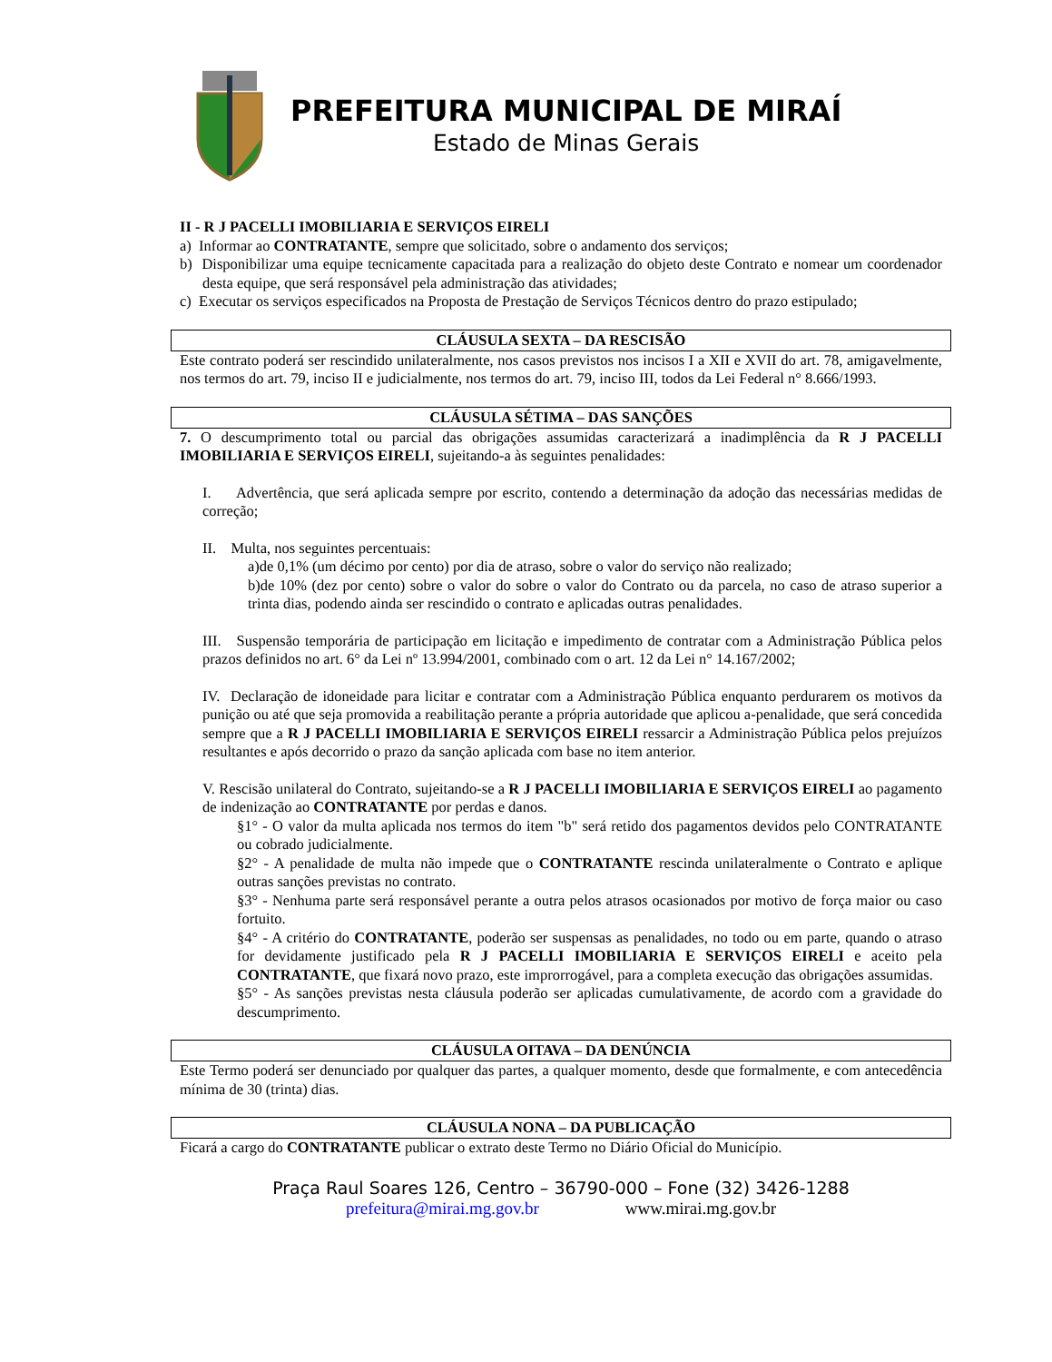PREFEITURA MUNICIPAL DE MIRAÍ
Estado de Minas Gerais
II - R J PACELLI IMOBILIARIA E SERVIÇOS EIRELI
a) Informar ao CONTRATANTE, sempre que solicitado, sobre o andamento dos serviços;
b) Disponibilizar uma equipe tecnicamente capacitada para a realização do objeto deste Contrato e nomear um coordenador desta equipe, que será responsável pela administração das atividades;
c) Executar os serviços especificados na Proposta de Prestação de Serviços Técnicos dentro do prazo estipulado;
CLÁUSULA SEXTA – DA RESCISÃO
Este contrato poderá ser rescindido unilateralmente, nos casos previstos nos incisos I a XII e XVII do art. 78, amigavelmente, nos termos do art. 79, inciso II e judicialmente, nos termos do art. 79, inciso III, todos da Lei Federal n° 8.666/1993.
CLÁUSULA SÉTIMA – DAS SANÇÕES
7. O descumprimento total ou parcial das obrigações assumidas caracterizará a inadimplência da R J PACELLI IMOBILIARIA E SERVIÇOS EIRELI, sujeitando-a às seguintes penalidades:
I. Advertência, que será aplicada sempre por escrito, contendo a determinação da adoção das necessárias medidas de correção;
II. Multa, nos seguintes percentuais:
a)de 0,1% (um décimo por cento) por dia de atraso, sobre o valor do serviço não realizado;
b)de 10% (dez por cento) sobre o valor do sobre o valor do Contrato ou da parcela, no caso de atraso superior a trinta dias, podendo ainda ser rescindido o contrato e aplicadas outras penalidades.
III. Suspensão temporária de participação em licitação e impedimento de contratar com a Administração Pública pelos prazos definidos no art. 6° da Lei nº 13.994/2001, combinado com o art. 12 da Lei n° 14.167/2002;
IV. Declaração de idoneidade para licitar e contratar com a Administração Pública enquanto perdurarem os motivos da punição ou até que seja promovida a reabilitação perante a própria autoridade que aplicou a-penalidade, que será concedida sempre que a R J PACELLI IMOBILIARIA E SERVIÇOS EIRELI ressarcir a Administração Pública pelos prejuízos resultantes e após decorrido o prazo da sanção aplicada com base no item anterior.
V. Rescisão unilateral do Contrato, sujeitando-se a R J PACELLI IMOBILIARIA E SERVIÇOS EIRELI ao pagamento de indenização ao CONTRATANTE por perdas e danos.
§1° - O valor da multa aplicada nos termos do item "b" será retido dos pagamentos devidos pelo CONTRATANTE ou cobrado judicialmente.
§2° - A penalidade de multa não impede que o CONTRATANTE rescinda unilateralmente o Contrato e aplique outras sanções previstas no contrato.
§3° - Nenhuma parte será responsável perante a outra pelos atrasos ocasionados por motivo de força maior ou caso fortuito.
§4° - A critério do CONTRATANTE, poderão ser suspensas as penalidades, no todo ou em parte, quando o atraso for devidamente justificado pela R J PACELLI IMOBILIARIA E SERVIÇOS EIRELI e aceito pela CONTRATANTE, que fixará novo prazo, este improrrogável, para a completa execução das obrigações assumidas.
§5° - As sanções previstas nesta cláusula poderão ser aplicadas cumulativamente, de acordo com a gravidade do descumprimento.
CLÁUSULA OITAVA – DA DENÚNCIA
Este Termo poderá ser denunciado por qualquer das partes, a qualquer momento, desde que formalmente, e com antecedência mínima de 30 (trinta) dias.
CLÁUSULA NONA – DA PUBLICAÇÃO
Ficará a cargo do CONTRATANTE publicar o extrato deste Termo no Diário Oficial do Município.
Praça Raul Soares 126, Centro – 36790-000 – Fone (32) 3426-1288
prefeitura@mirai.mg.gov.br www.mirai.mg.gov.br